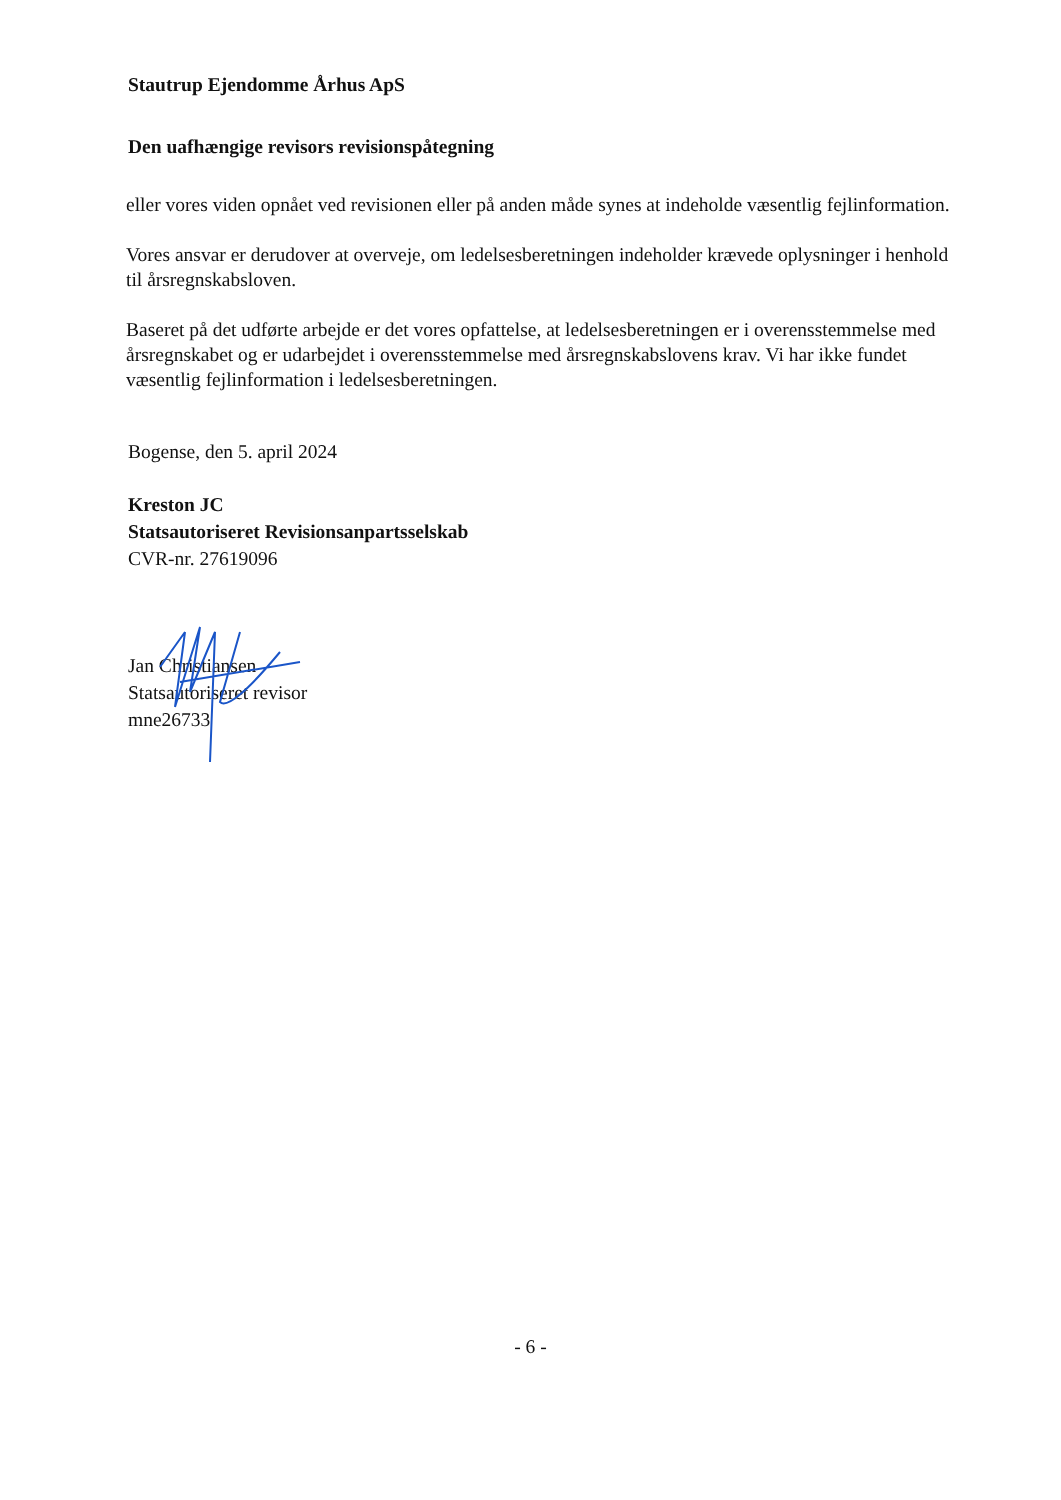Stautrup Ejendomme Århus ApS
Den uafhængige revisors revisionspåtegning
eller vores viden opnået ved revisionen eller på anden måde synes at indeholde væsentlig fejlinformation.
Vores ansvar er derudover at overveje, om ledelsesberetningen indeholder krævede oplysninger i henhold til årsregnskabsloven.
Baseret på det udførte arbejde er det vores opfattelse, at ledelsesberetningen er i overensstemmelse med årsregnskabet og er udarbejdet i overensstemmelse med årsregnskabslovens krav. Vi har ikke fundet væsentlig fejlinformation i ledelsesberetningen.
Bogense, den 5. april 2024
Kreston JC
Statsautoriseret Revisionsanpartsselskab
CVR-nr. 27619096
Jan Christiansen
Statsautoriseret revisor
mne26733
- 6 -